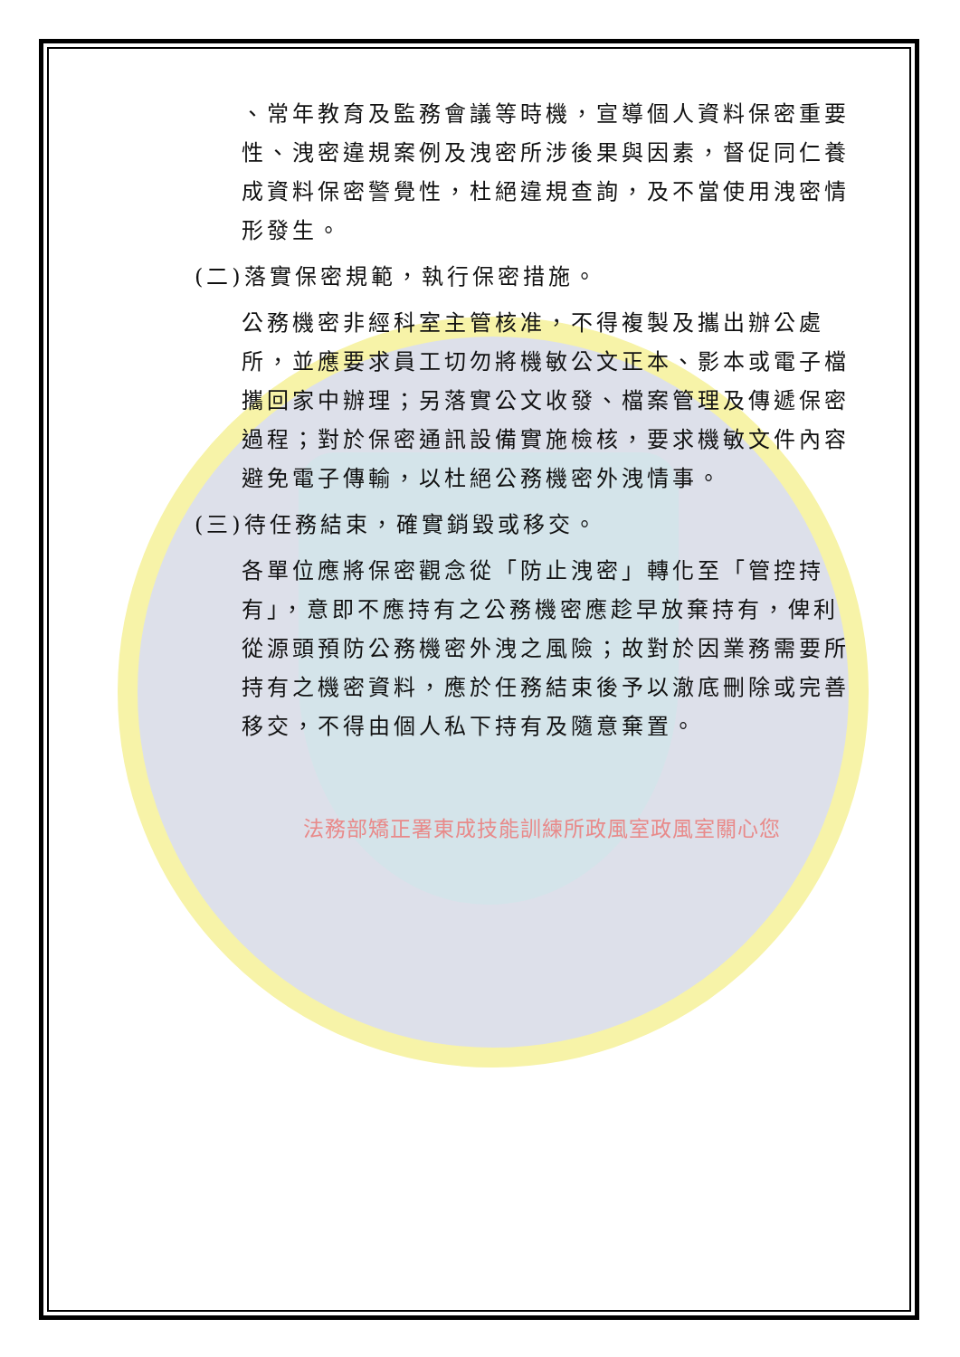、常年教育及監務會議等時機，宣導個人資料保密重要性、洩密違規案例及洩密所涉後果與因素，督促同仁養成資料保密警覺性，杜絕違規查詢，及不當使用洩密情形發生。
(二)落實保密規範，執行保密措施。
公務機密非經科室主管核准，不得複製及攜出辦公處所，並應要求員工切勿將機敏公文正本、影本或電子檔攜回家中辦理；另落實公文收發、檔案管理及傳遞保密過程；對於保密通訊設備實施檢核，要求機敏文件內容避免電子傳輸，以杜絕公務機密外洩情事。
(三)待任務結束，確實銷毀或移交。
各單位應將保密觀念從「防止洩密」轉化至「管控持有」，意即不應持有之公務機密應趁早放棄持有，俾利從源頭預防公務機密外洩之風險；故對於因業務需要所持有之機密資料，應於任務結束後予以澈底刪除或完善移交，不得由個人私下持有及隨意棄置。
法務部矯正署東成技能訓練所政風室政風室關心您